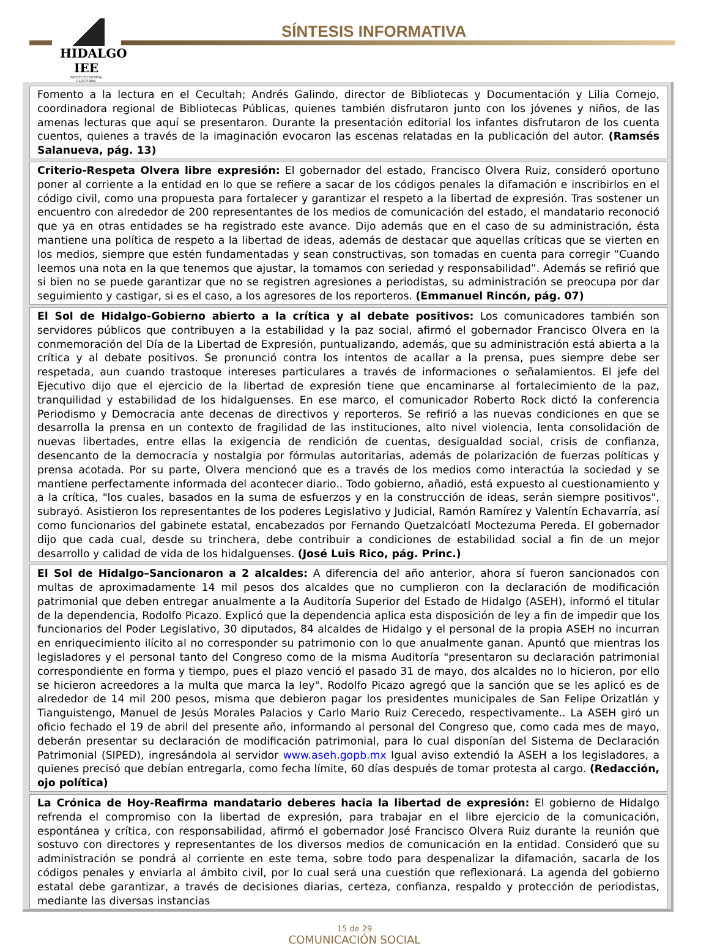HIDALGO IEE
INSTITUTO ESTATAL ELECTORAL
SÍNTESIS INFORMATIVA
Fomento a la lectura en el Cecultah; Andrés Galindo, director de Bibliotecas y Documentación y Lilia Cornejo, coordinadora regional de Bibliotecas Públicas, quienes también disfrutaron junto con los jóvenes y niños, de las amenas lecturas que aquí se presentaron. Durante la presentación editorial los infantes disfrutaron de los cuenta cuentos, quienes a través de la imaginación evocaron las escenas relatadas en la publicación del autor. (Ramsés Salanueva, pág. 13)
Criterio-Respeta Olvera libre expresión: El gobernador del estado, Francisco Olvera Ruiz, consideró oportuno poner al corriente a la entidad en lo que se refiere a sacar de los códigos penales la difamación e inscribirlos en el código civil, como una propuesta para fortalecer y garantizar el respeto a la libertad de expresión. Tras sostener un encuentro con alrededor de 200 representantes de los medios de comunicación del estado, el mandatario reconoció que ya en otras entidades se ha registrado este avance. Dijo además que en el caso de su administración, ésta mantiene una política de respeto a la libertad de ideas, además de destacar que aquellas críticas que se vierten en los medios, siempre que estén fundamentadas y sean constructivas, son tomadas en cuenta para corregir “Cuando leemos una nota en la que tenemos que ajustar, la tomamos con seriedad y responsabilidad”. Además se refirió que si bien no se puede garantizar que no se registren agresiones a periodistas, su administración se preocupa por dar seguimiento y castigar, si es el caso, a los agresores de los reporteros. (Emmanuel Rincón, pág. 07)
El Sol de Hidalgo-Gobierno abierto a la crítica y al debate positivos: Los comunicadores también son servidores públicos que contribuyen a la estabilidad y la paz social, afirmó el gobernador Francisco Olvera en la conmemoración del Día de la Libertad de Expresión, puntualizando, además, que su administración está abierta a la crítica y al debate positivos. Se pronunció contra los intentos de acallar a la prensa, pues siempre debe ser respetada, aun cuando trastoque intereses particulares a través de informaciones o señalamientos. El jefe del Ejecutivo dijo que el ejercicio de la libertad de expresión tiene que encaminarse al fortalecimiento de la paz, tranquilidad y estabilidad de los hidalguenses. En ese marco, el comunicador Roberto Rock dictó la conferencia Periodismo y Democracia ante decenas de directivos y reporteros. Se refirió a las nuevas condiciones en que se desarrolla la prensa en un contexto de fragilidad de las instituciones, alto nivel violencia, lenta consolidación de nuevas libertades, entre ellas la exigencia de rendición de cuentas, desigualdad social, crisis de confianza, desencanto de la democracia y nostalgia por fórmulas autoritarias, además de polarización de fuerzas políticas y prensa acotada. Por su parte, Olvera mencionó que es a través de los medios como interactúa la sociedad y se mantiene perfectamente informada del acontecer diario.. Todo gobierno, añadió, está expuesto al cuestionamiento y a la crítica, "los cuales, basados en la suma de esfuerzos y en la construcción de ideas, serán siempre positivos", subrayó. Asistieron los representantes de los poderes Legislativo y Judicial, Ramón Ramírez y Valentín Echavarría, así como funcionarios del gabinete estatal, encabezados por Fernando Quetzalcóatl Moctezuma Pereda. El gobernador dijo que cada cual, desde su trinchera, debe contribuir a condiciones de estabilidad social a fin de un mejor desarrollo y calidad de vida de los hidalguenses. (José Luis Rico, pág. Princ.)
El Sol de Hidalgo–Sancionaron a 2 alcaldes: A diferencia del año anterior, ahora sí fueron sancionados con multas de aproximadamente 14 mil pesos dos alcaldes que no cumplieron con la declaración de modificación patrimonial que deben entregar anualmente a la Auditoría Superior del Estado de Hidalgo (ASEH), informó el titular de la dependencia, Rodolfo Picazo. Explicó que la dependencia aplica esta disposición de ley a fin de impedir que los funcionarios del Poder Legislativo, 30 diputados, 84 alcaldes de Hidalgo y el personal de la propia ASEH no incurran en enriquecimiento ilícito al no corresponder su patrimonio con lo que anualmente ganan. Apuntó que mientras los legisladores y el personal tanto del Congreso como de la misma Auditoría "presentaron su declaración patrimonial correspondiente en forma y tiempo, pues el plazo venció el pasado 31 de mayo, dos alcaldes no lo hicieron, por ello se hicieron acreedores a la multa que marca la ley". Rodolfo Picazo agregó que la sanción que se les aplicó es de alrededor de 14 mil 200 pesos, misma que debieron pagar los presidentes municipales de San Felipe Orizatlán y Tianguistengo, Manuel de Jesús Morales Palacios y Carlo Mario Ruiz Cerecedo, respectivamente.. La ASEH giró un oficio fechado el 19 de abril del presente año, informando al personal del Congreso que, como cada mes de mayo, deberán presentar su declaración de modificación patrimonial, para lo cual disponían del Sistema de Declaración Patrimonial (SIPED), ingresándola al servidor www.aseh.gopb.mx Igual aviso extendió la ASEH a los legisladores, a quienes precisó que debían entregarla, como fecha límite, 60 días después de tomar protesta al cargo. (Redacción, ojo política)
La Crónica de Hoy-Reafirma mandatario deberes hacia la libertad de expresión: El gobierno de Hidalgo refrenda el compromiso con la libertad de expresión, para trabajar en el libre ejercicio de la comunicación, espontánea y crítica, con responsabilidad, afirmó el gobernador José Francisco Olvera Ruiz durante la reunión que sostuvo con directores y representantes de los diversos medios de comunicación en la entidad. Consideró que su administración se pondrá al corriente en este tema, sobre todo para despenalizar la difamación, sacarla de los códigos penales y enviarla al ámbito civil, por lo cual será una cuestión que reflexionará. La agenda del gobierno estatal debe garantizar, a través de decisiones diarias, certeza, confianza, respaldo y protección de periodistas, mediante las diversas instancias
15 de 29
COMUNICACIÓN SOCIAL